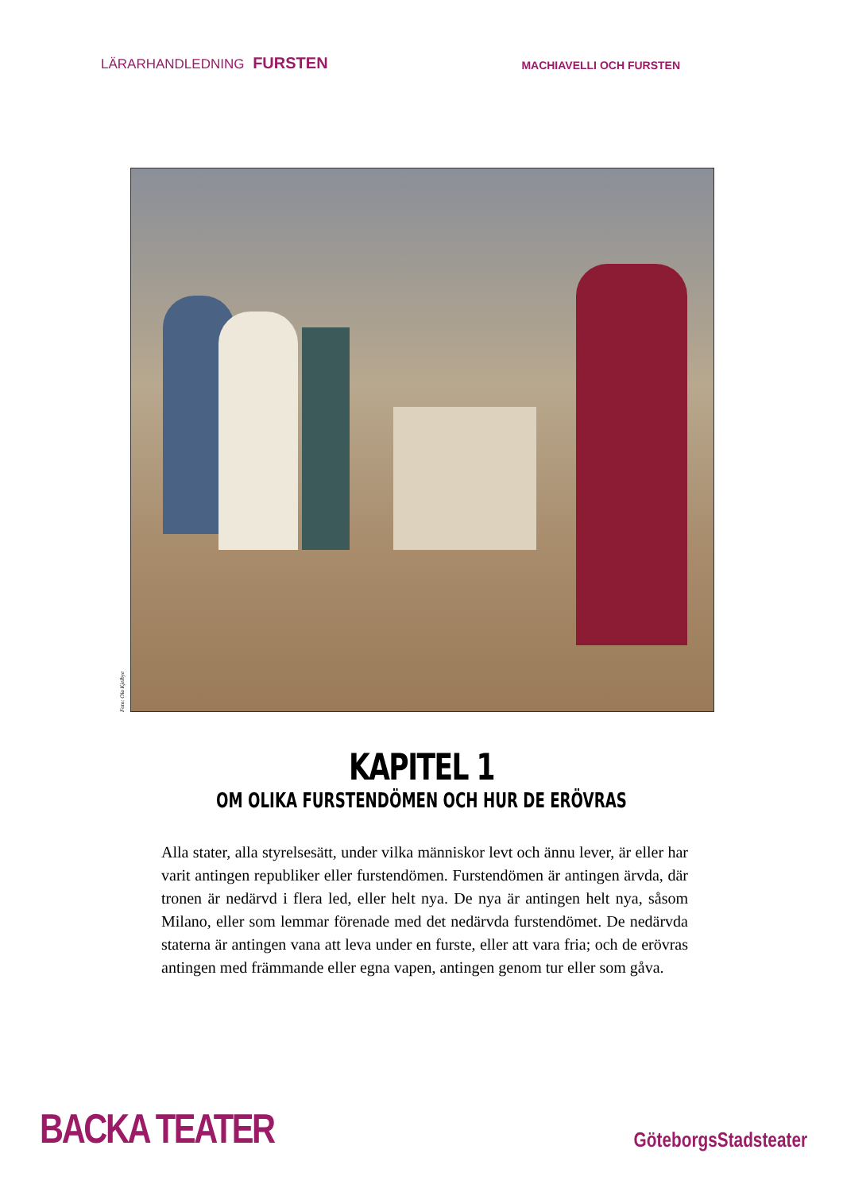LÄRARHANDLEDNING FURSTEN
MACHIAVELLI OCH FURSTEN
Foto: Ola Kjelbye
KAPITEL 1
OM OLIKA FURSTENDÖMEN OCH HUR DE ERÖVRAS
Alla stater, alla styrelsesätt, under vilka människor levt och ännu lever, är eller har varit antingen republiker eller furstendömen. Furstendömen är antingen ärvda, där tronen är nedärvd i flera led, eller helt nya. De nya är antingen helt nya, såsom Milano, eller som lemmar förenade med det nedärvda furstendömet. De nedärvda staterna är antingen vana att leva under en furste, eller att vara fria; och de erövras antingen med främmande eller egna vapen, antingen genom tur eller som gåva.
BACKA TEATER
GöteborgsStadsteater